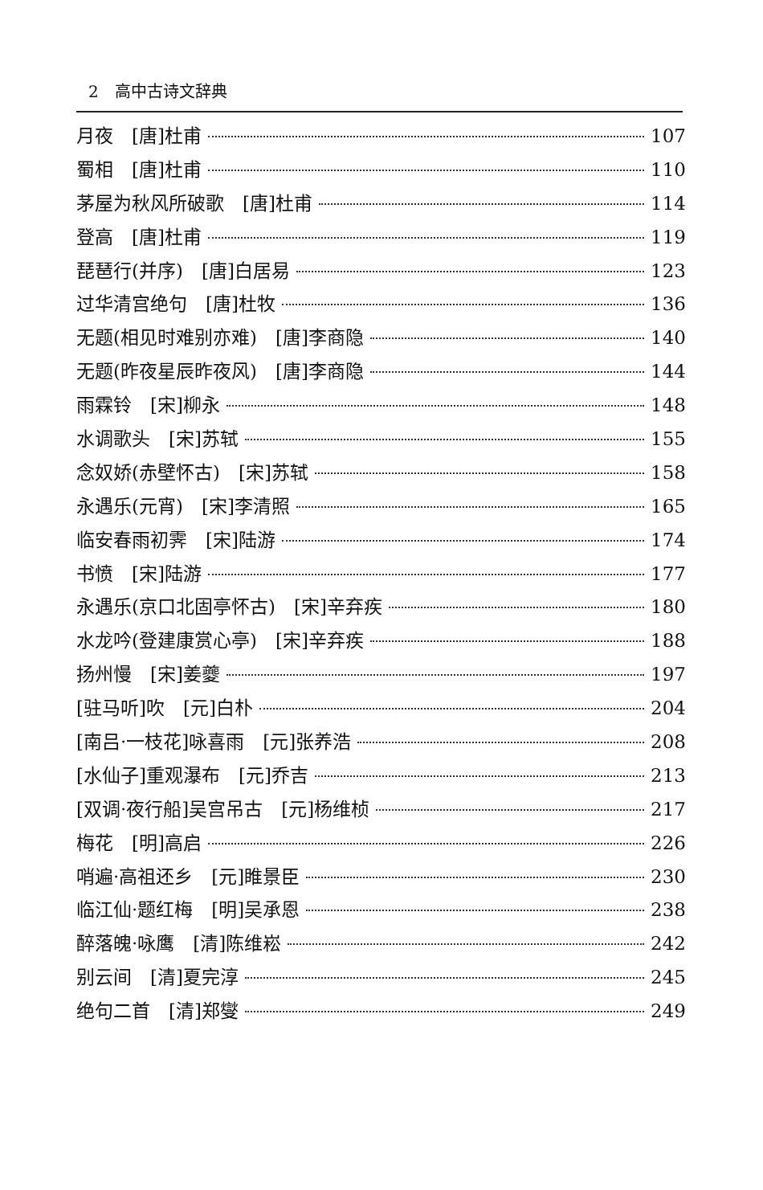2　高中古诗文辞典
月夜　[唐]杜甫 107
蜀相　[唐]杜甫 110
茅屋为秋风所破歌　[唐]杜甫 114
登高　[唐]杜甫 119
琵琶行(并序)　[唐]白居易 123
过华清宫绝句　[唐]杜牧 136
无题(相见时难别亦难)　[唐]李商隐 140
无题(昨夜星辰昨夜风)　[唐]李商隐 144
雨霖铃　[宋]柳永 148
水调歌头　[宋]苏轼 155
念奴娇(赤壁怀古)　[宋]苏轼 158
永遇乐(元宵)　[宋]李清照 165
临安春雨初霁　[宋]陆游 174
书愤　[宋]陆游 177
永遇乐(京口北固亭怀古)　[宋]辛弃疾 180
水龙吟(登建康赏心亭)　[宋]辛弃疾 188
扬州慢　[宋]姜夔 197
[驻马听]吹　[元]白朴 204
[南吕·一枝花]咏喜雨　[元]张养浩 208
[水仙子]重观瀑布　[元]乔吉 213
[双调·夜行船]吴宫吊古　[元]杨维桢 217
梅花　[明]高启 226
哨遍·高祖还乡　[元]睢景臣 230
临江仙·题红梅　[明]吴承恩 238
醉落魄·咏鹰　[清]陈维崧 242
别云间　[清]夏完淳 245
绝句二首　[清]郑燮 249